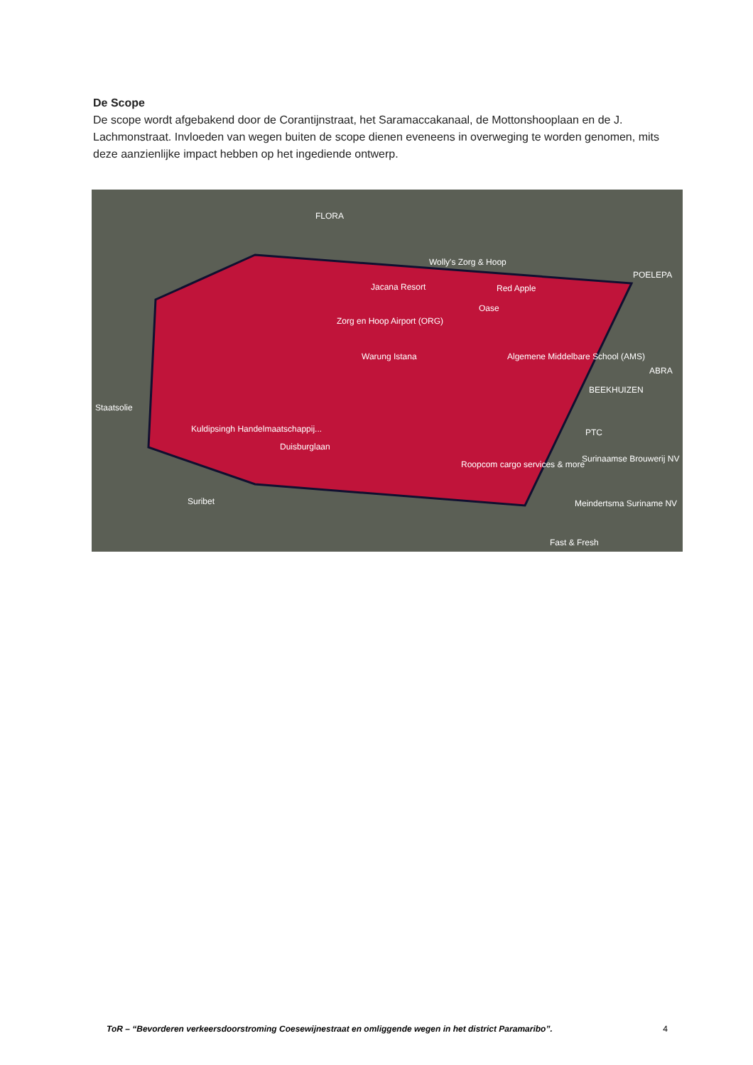De Scope
De scope wordt afgebakend door de Corantijnstraat, het Saramaccakanaal, de Mottonshooplaan en de J. Lachmonstraat. Invloeden van wegen buiten de scope dienen eveneens in overweging te worden genomen, mits deze aanzienlijke impact hebben op het ingediende ontwerp.
FLORA
Wolly's Zorg & Hoop
POELEPA
Jacana Resort Red Apple
Oase
Zorg en Hoop Airport (ORG)
Warung Istana Algemene Middelbare School (AMS)
ABRA
BEEKHUIZEN
Staatsolie
Kuldipsingh Handelmaatschappij...
Duisburglaan
PTC
Surinaamse Brouwerij NV
Roopcom cargo services & more
Suribet Meindertsma Suriname NV
Fast & Fresh
ToR – “Bevorderen verkeersdoorstroming Coesewijnestraat en omliggende wegen in het district Paramaribo”. 4